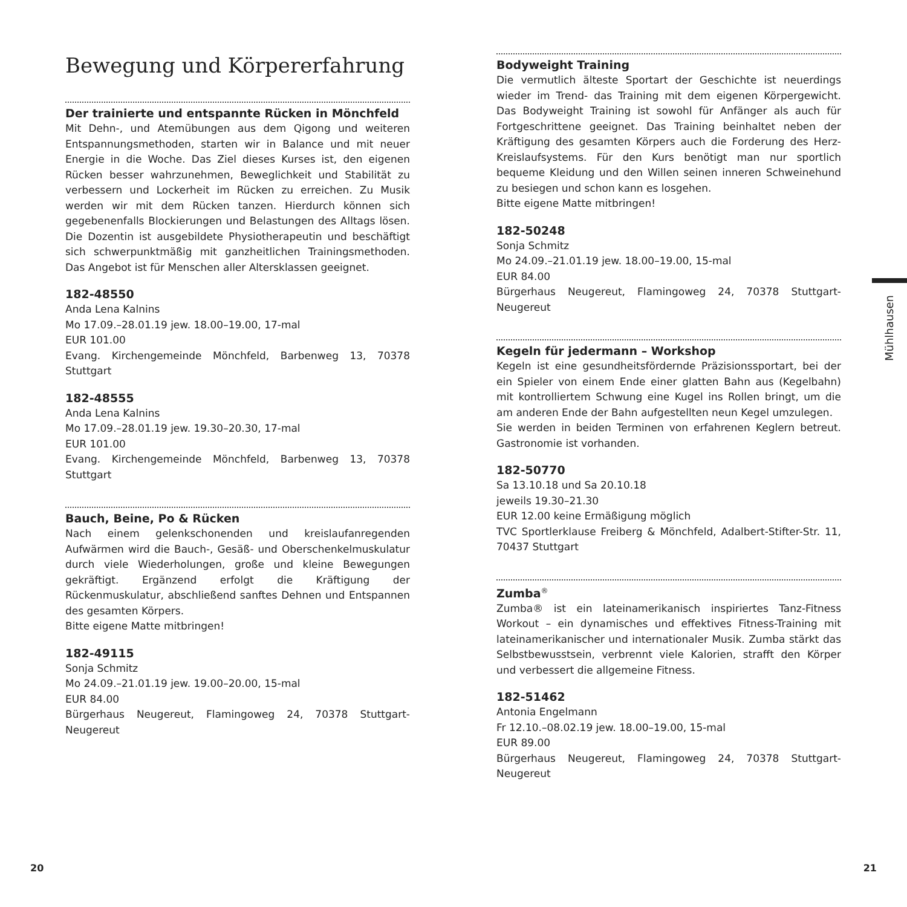Bewegung und Körpererfahrung
Der trainierte und entspannte Rücken in Mönchfeld
Mit Dehn-, und Atemübungen aus dem Qigong und weiteren Entspannungsmethoden, starten wir in Balance und mit neuer Energie in die Woche. Das Ziel dieses Kurses ist, den eigenen Rücken besser wahrzunehmen, Beweglichkeit und Stabilität zu verbessern und Lockerheit im Rücken zu erreichen. Zu Musik werden wir mit dem Rücken tanzen. Hierdurch können sich gegebenenfalls Blockierungen und Belastungen des Alltags lösen. Die Dozentin ist ausgebildete Physiotherapeutin und beschäftigt sich schwerpunktmäßig mit ganzheitlichen Trainingsmethoden. Das Angebot ist für Menschen aller Altersklassen geeignet.
182-48550
Anda Lena Kalnins
Mo 17.09.–28.01.19 jew. 18.00–19.00, 17-mal
EUR 101.00
Evang. Kirchengemeinde Mönchfeld, Barbenweg 13, 70378 Stuttgart
182-48555
Anda Lena Kalnins
Mo 17.09.–28.01.19 jew. 19.30–20.30, 17-mal
EUR 101.00
Evang. Kirchengemeinde Mönchfeld, Barbenweg 13, 70378 Stuttgart
Bauch, Beine, Po & Rücken
Nach einem gelenkschonenden und kreislaufanregenden Aufwärmen wird die Bauch-, Gesäß- und Oberschenkelmuskulatur durch viele Wiederholungen, große und kleine Bewegungen gekräftigt. Ergänzend erfolgt die Kräftigung der Rückenmuskulatur, abschließend sanftes Dehnen und Entspannen des gesamten Körpers.
Bitte eigene Matte mitbringen!
182-49115
Sonja Schmitz
Mo 24.09.–21.01.19 jew. 19.00–20.00, 15-mal
EUR 84.00
Bürgerhaus Neugereut, Flamingoweg 24, 70378 Stuttgart-Neugereut
Bodyweight Training
Die vermutlich älteste Sportart der Geschichte ist neuerdings wieder im Trend- das Training mit dem eigenen Körpergewicht. Das Bodyweight Training ist sowohl für Anfänger als auch für Fortgeschrittene geeignet. Das Training beinhaltet neben der Kräftigung des gesamten Körpers auch die Forderung des Herz-Kreislaufsystems. Für den Kurs benötigt man nur sportlich bequeme Kleidung und den Willen seinen inneren Schweinehund zu besiegen und schon kann es losgehen.
Bitte eigene Matte mitbringen!
182-50248
Sonja Schmitz
Mo 24.09.–21.01.19 jew. 18.00–19.00, 15-mal
EUR 84.00
Bürgerhaus Neugereut, Flamingoweg 24, 70378 Stuttgart-Neugereut
Kegeln für jedermann – Workshop
Kegeln ist eine gesundheitsfördernde Präzisionssportart, bei der ein Spieler von einem Ende einer glatten Bahn aus (Kegelbahn) mit kontrolliertem Schwung eine Kugel ins Rollen bringt, um die am anderen Ende der Bahn aufgestellten neun Kegel umzulegen.
Sie werden in beiden Terminen von erfahrenen Keglern betreut. Gastronomie ist vorhanden.
182-50770
Sa 13.10.18 und Sa 20.10.18
jeweils 19.30–21.30
EUR 12.00 keine Ermäßigung möglich
TVC Sportlerklause Freiberg & Mönchfeld, Adalbert-Stifter-Str. 11, 70437 Stuttgart
Zumba<sup>®</sup>
Zumba® ist ein lateinamerikanisch inspiriertes Tanz-Fitness Workout – ein dynamisches und effektives Fitness-Training mit lateinamerikanischer und internationaler Musik. Zumba stärkt das Selbstbewusstsein, verbrennt viele Kalorien, strafft den Körper und verbessert die allgemeine Fitness.
182-51462
Antonia Engelmann
Fr 12.10.–08.02.19 jew. 18.00–19.00, 15-mal
EUR 89.00
Bürgerhaus Neugereut, Flamingoweg 24, 70378 Stuttgart-Neugereut
Mühlhausen
20 21